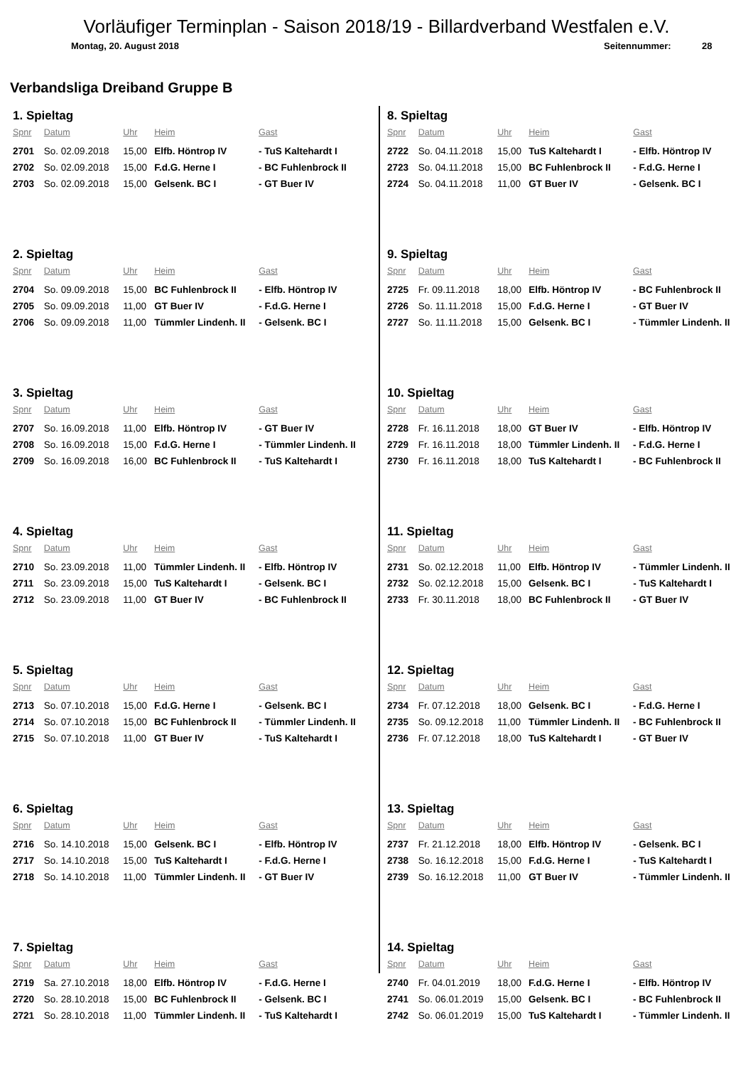Vorläufiger Terminplan - Saison 2018/19 - Billardverband Westfalen e.V.
Montag, 20. August 2018 Seitennummer: 28
Verbandsliga Dreiband Gruppe B
1. Spieltag
| Spnr | Datum | Uhr | Heim | Gast |
| --- | --- | --- | --- | --- |
| 2701 | So. 02.09.2018 | 15,00 | Elfb. Höntrop IV | - TuS Kaltehardt I |
| 2702 | So. 02.09.2018 | 15,00 | F.d.G. Herne I | - BC Fuhlenbrock II |
| 2703 | So. 02.09.2018 | 15,00 | Gelsenk. BC I | - GT Buer IV |
2. Spieltag
| Spnr | Datum | Uhr | Heim | Gast |
| --- | --- | --- | --- | --- |
| 2704 | So. 09.09.2018 | 15,00 | BC Fuhlenbrock II | - Elfb. Höntrop IV |
| 2705 | So. 09.09.2018 | 11,00 | GT Buer IV | - F.d.G. Herne I |
| 2706 | So. 09.09.2018 | 11,00 | Tümmler Lindenh. II | - Gelsenk. BC I |
3. Spieltag
| Spnr | Datum | Uhr | Heim | Gast |
| --- | --- | --- | --- | --- |
| 2707 | So. 16.09.2018 | 11,00 | Elfb. Höntrop IV | - GT Buer IV |
| 2708 | So. 16.09.2018 | 15,00 | F.d.G. Herne I | - Tümmler Lindenh. II |
| 2709 | So. 16.09.2018 | 16,00 | BC Fuhlenbrock II | - TuS Kaltehardt I |
4. Spieltag
| Spnr | Datum | Uhr | Heim | Gast |
| --- | --- | --- | --- | --- |
| 2710 | So. 23.09.2018 | 11,00 | Tümmler Lindenh. II | - Elfb. Höntrop IV |
| 2711 | So. 23.09.2018 | 15,00 | TuS Kaltehardt I | - Gelsenk. BC I |
| 2712 | So. 23.09.2018 | 11,00 | GT Buer IV | - BC Fuhlenbrock II |
5. Spieltag
| Spnr | Datum | Uhr | Heim | Gast |
| --- | --- | --- | --- | --- |
| 2713 | So. 07.10.2018 | 15,00 | F.d.G. Herne I | - Gelsenk. BC I |
| 2714 | So. 07.10.2018 | 15,00 | BC Fuhlenbrock II | - Tümmler Lindenh. II |
| 2715 | So. 07.10.2018 | 11,00 | GT Buer IV | - TuS Kaltehardt I |
6. Spieltag
| Spnr | Datum | Uhr | Heim | Gast |
| --- | --- | --- | --- | --- |
| 2716 | So. 14.10.2018 | 15,00 | Gelsenk. BC I | - Elfb. Höntrop IV |
| 2717 | So. 14.10.2018 | 15,00 | TuS Kaltehardt I | - F.d.G. Herne I |
| 2718 | So. 14.10.2018 | 11,00 | Tümmler Lindenh. II | - GT Buer IV |
7. Spieltag
| Spnr | Datum | Uhr | Heim | Gast |
| --- | --- | --- | --- | --- |
| 2719 | Sa. 27.10.2018 | 18,00 | Elfb. Höntrop IV | - F.d.G. Herne I |
| 2720 | So. 28.10.2018 | 15,00 | BC Fuhlenbrock II | - Gelsenk. BC I |
| 2721 | So. 28.10.2018 | 11,00 | Tümmler Lindenh. II | - TuS Kaltehardt I |
8. Spieltag
| Spnr | Datum | Uhr | Heim | Gast |
| --- | --- | --- | --- | --- |
| 2722 | So. 04.11.2018 | 15,00 | TuS Kaltehardt I | - Elfb. Höntrop IV |
| 2723 | So. 04.11.2018 | 15,00 | BC Fuhlenbrock II | - F.d.G. Herne I |
| 2724 | So. 04.11.2018 | 11,00 | GT Buer IV | - Gelsenk. BC I |
9. Spieltag
| Spnr | Datum | Uhr | Heim | Gast |
| --- | --- | --- | --- | --- |
| 2725 | Fr. 09.11.2018 | 18,00 | Elfb. Höntrop IV | - BC Fuhlenbrock II |
| 2726 | So. 11.11.2018 | 15,00 | F.d.G. Herne I | - GT Buer IV |
| 2727 | So. 11.11.2018 | 15,00 | Gelsenk. BC I | - Tümmler Lindenh. II |
10. Spieltag
| Spnr | Datum | Uhr | Heim | Gast |
| --- | --- | --- | --- | --- |
| 2728 | Fr. 16.11.2018 | 18,00 | GT Buer IV | - Elfb. Höntrop IV |
| 2729 | Fr. 16.11.2018 | 18,00 | Tümmler Lindenh. II | - F.d.G. Herne I |
| 2730 | Fr. 16.11.2018 | 18,00 | TuS Kaltehardt I | - BC Fuhlenbrock II |
11. Spieltag
| Spnr | Datum | Uhr | Heim | Gast |
| --- | --- | --- | --- | --- |
| 2731 | So. 02.12.2018 | 11,00 | Elfb. Höntrop IV | - Tümmler Lindenh. II |
| 2732 | So. 02.12.2018 | 15,00 | Gelsenk. BC I | - TuS Kaltehardt I |
| 2733 | Fr. 30.11.2018 | 18,00 | BC Fuhlenbrock II | - GT Buer IV |
12. Spieltag
| Spnr | Datum | Uhr | Heim | Gast |
| --- | --- | --- | --- | --- |
| 2734 | Fr. 07.12.2018 | 18,00 | Gelsenk. BC I | - F.d.G. Herne I |
| 2735 | So. 09.12.2018 | 11,00 | Tümmler Lindenh. II | - BC Fuhlenbrock II |
| 2736 | Fr. 07.12.2018 | 18,00 | TuS Kaltehardt I | - GT Buer IV |
13. Spieltag
| Spnr | Datum | Uhr | Heim | Gast |
| --- | --- | --- | --- | --- |
| 2737 | Fr. 21.12.2018 | 18,00 | Elfb. Höntrop IV | - Gelsenk. BC I |
| 2738 | So. 16.12.2018 | 15,00 | F.d.G. Herne I | - TuS Kaltehardt I |
| 2739 | So. 16.12.2018 | 11,00 | GT Buer IV | - Tümmler Lindenh. II |
14. Spieltag
| Spnr | Datum | Uhr | Heim | Gast |
| --- | --- | --- | --- | --- |
| 2740 | Fr. 04.01.2019 | 18,00 | F.d.G. Herne I | - Elfb. Höntrop IV |
| 2741 | So. 06.01.2019 | 15,00 | Gelsenk. BC I | - BC Fuhlenbrock II |
| 2742 | So. 06.01.2019 | 15,00 | TuS Kaltehardt I | - Tümmler Lindenh. II |